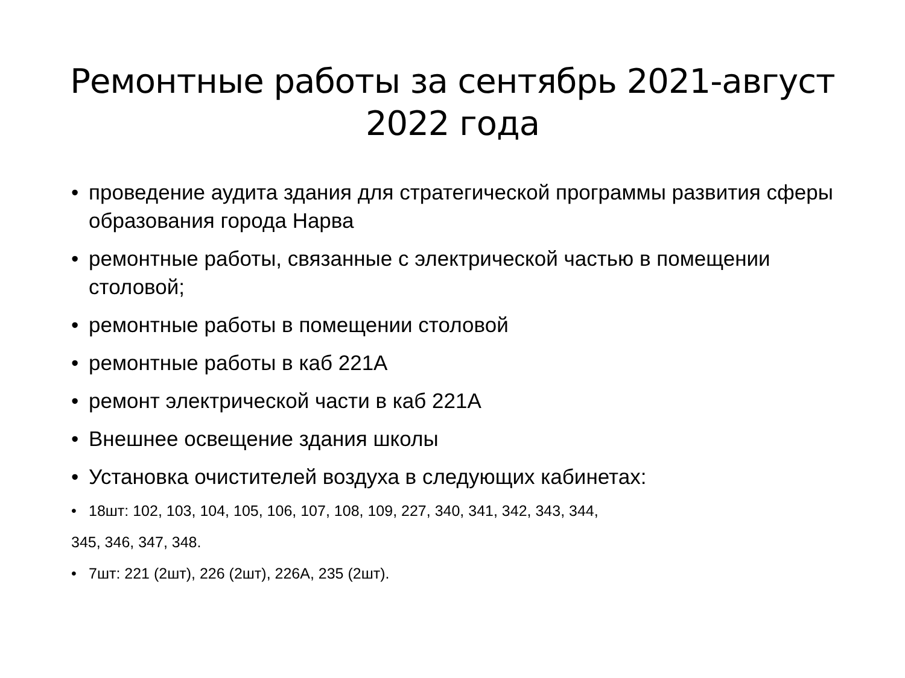Ремонтные работы за сентябрь 2021-август 2022 года
• проведение аудита здания для стратегической программы развития сферы образования города Нарва
• ремонтные работы, связанные с электрической частью в помещении столовой;
• ремонтные работы в помещении столовой
• ремонтные работы в каб 221А
• ремонт электрической части в каб 221А
• Внешнее освещение здания школы
• Установка очистителей воздуха в следующих кабинетах:
• 18шт: 102, 103, 104, 105, 106, 107, 108, 109, 227, 340, 341, 342, 343, 344,
345, 346, 347, 348.
• 7шт: 221 (2шт), 226 (2шт), 226А, 235 (2шт).